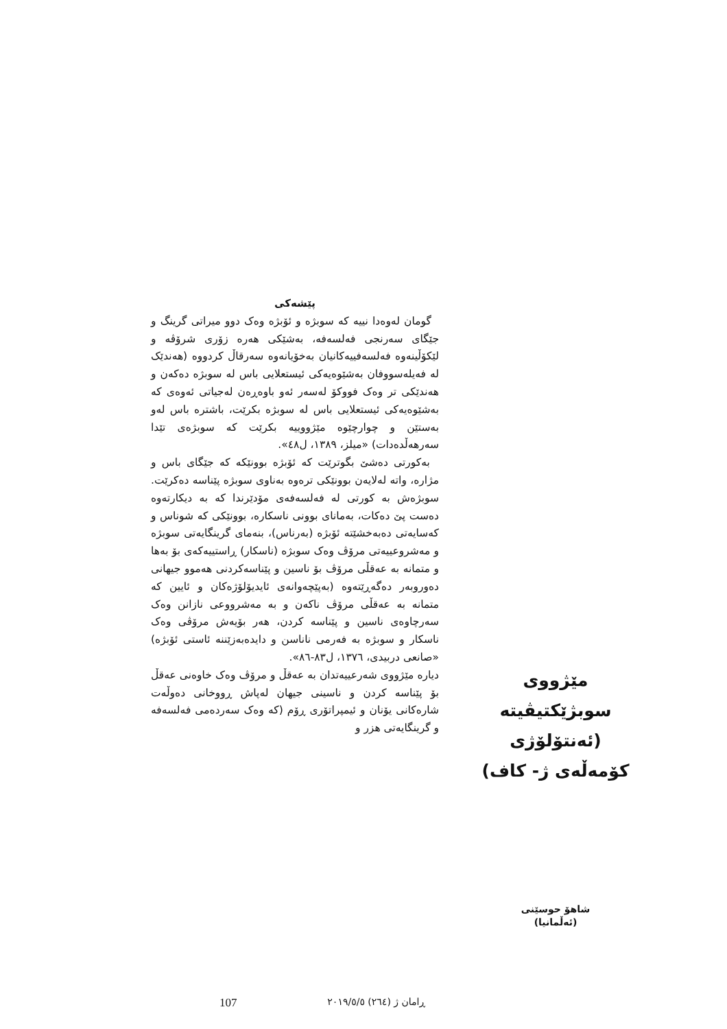مێژووی سوبژێکتیڤیتە
(ئەنتۆلۆژی کۆمەڵەی ژ- کاف)
شاهۆ حوسێنی
(ئەڵمانیا)
پێشەکی
گومان لەوەدا نییە کە سوبژە و ئۆبژە وەک دوو میراتی گرینگ و جێگای سەرنجی فەلسەفە، بەشێکی هەرە زۆری شرۆڤە و لێکۆڵینەوە فەلسەفییەکانیان بەخۆیانەوە سەرقاڵ کردووە (هەندێک لە فەیلەسووفان بەشێوەیەکی ئیستعلایی باس لە سوبژە دەکەن و هەندێکی تر وەک فووکۆ لەسەر ئەو باوەڕەن لەجیاتی ئەوەی کە بەشێوەیەکی ئیستعلایی باس لە سوبژە بکرێت، باشترە باس لەو بەستێن و چوارچێوە مێژووییە بکرێت کە سوبژەی تێدا سەرهەڵدەدات) «میلز، ١٣٨٩، ل٤٨».
بەکورتی دەشێ بگوترێت کە ئۆبژە بوونێکە کە جێگای باس و مژارە، واتە لەلایەن بوونێکی ترەوە بەناوی سوبژە پێناسە دەکرێت. سوبژەش بە کورتی لە فەلسەفەی مۆدێرندا کە بە دیکارتەوە دەست پێ دەکات، بەمانای بوونی ناسکارە، بوونێکی کە شوناس و کەسایەتی دەبەخشێتە ئۆبژە (بەرناس)، بنەمای گرینگایەتی سوبژە و مەشروعییەتی مرۆڤ وەک سوبژە (ناسکار) ڕاستییەکەی بۆ بەها و متمانە بە عەقڵی مرۆڤ بۆ ناسین و پێناسەکردنی هەموو جیهانی دەوروبەر دەگەڕێتەوە (بەپێچەوانەی ئایدیۆلۆژەکان و ئایین کە متمانە بە عەقڵی مرۆڤ ناکەن و بە مەشرووعی نازانن وەک سەرچاوەی ناسین و پێناسە کردن، هەر بۆیەش مرۆڤی وەک ناسکار و سوبژە بە فەرمی ناناسن و دایدەبەزێننە ئاستی ئۆبژە) «صانعی دربیدی، ١٣٧٦، ل٨٣-٨٦».
دیارە مێژووی شەرعییەتدان بە عەقڵ و مرۆڤ وەک خاوەنی عەقڵ بۆ پێناسە کردن و ناسینی جیهان لەپاش ڕووخانی دەوڵەت شارەکانی یۆنان و ئیمپراتۆری ڕۆم (کە وەک سەردەمی فەلسەفە و گرینگایەتی هزر و
107 ڕامان ژ (٢٦٤) ٢٠١٩/٥/٥